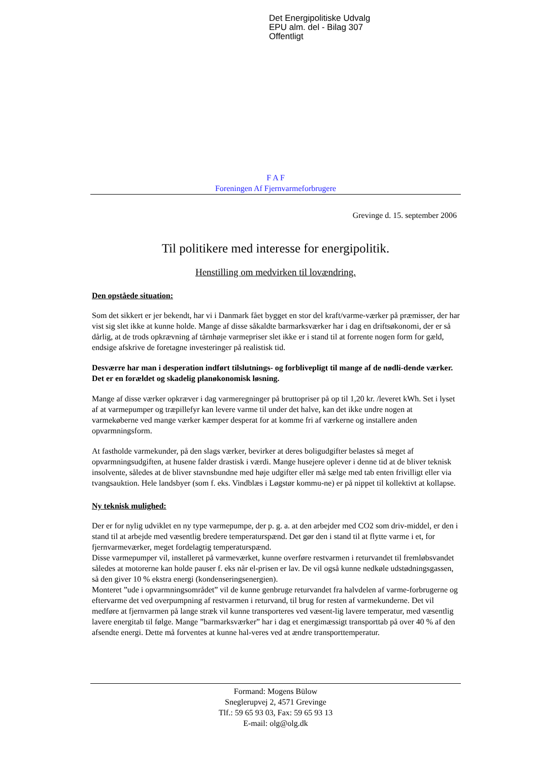Det Energipolitiske Udvalg
EPU alm. del - Bilag 307
Offentligt
F A F
Foreningen Af Fjernvarmeforbrugere
Grevinge d. 15. september 2006
Til politikere med interesse for energipolitik.
Henstilling om medvirken til lovændring.
Den opståede situation:
Som det sikkert er jer bekendt, har vi i Danmark fået bygget en stor del kraft/varme-værker på præmisser, der har vist sig slet ikke at kunne holde. Mange af disse såkaldte barmarksværker har i dag en driftsøkonomi, der er så dårlig, at de trods opkrævning af tårnhøje varmepriser slet ikke er i stand til at forrente nogen form for gæld, endsige afskrive de foretagne investeringer på realistisk tid.
Desværre har man i desperation indført tilslutnings- og forblivepligt til mange af de nødli-dende værker. Det er en forældet og skadelig planøkonomisk løsning.
Mange af disse værker opkræver i dag varmeregninger på bruttopriser på op til 1,20 kr. /leveret kWh. Set i lyset af at varmepumper og træpillefyr kan levere varme til under det halve, kan det ikke undre nogen at varmekøberne ved mange værker kæmper desperat for at komme fri af værkerne og installere anden opvarmningsform.
At fastholde varmekunder, på den slags værker, bevirker at deres boligudgifter belastes så meget af opvarmningsudgiften, at husene falder drastisk i værdi. Mange husejere oplever i denne tid at de bliver teknisk insolvente, således at de bliver stavnsbundne med høje udgifter eller må sælge med tab enten frivilligt eller via tvangsauktion. Hele landsbyer (som f. eks. Vindblæs i Løgstør kommu-ne) er på nippet til kollektivt at kollapse.
Ny teknisk mulighed:
Der er for nylig udviklet en ny type varmepumpe, der p. g. a. at den arbejder med CO2 som driv-middel, er den i stand til at arbejde med væsentlig bredere temperaturspænd. Det gør den i stand til at flytte varme i et, for fjernvarmeværker, meget fordelagtig temperaturspænd.
Disse varmepumper vil, installeret på varmeværket, kunne overføre restvarmen i returvandet til fremløbsvandet således at motorerne kan holde pauser f. eks når el-prisen er lav. De vil også kunne nedkøle udstødningsgassen, så den giver 10 % ekstra energi (kondenseringsenergien).
Monteret ”ude i opvarmningsområdet” vil de kunne genbruge returvandet fra halvdelen af varme-forbrugerne og eftervarme det ved overpumpning af restvarmen i returvand, til brug for resten af varmekunderne. Det vil medføre at fjernvarmen på lange stræk vil kunne transporteres ved væsent-lig lavere temperatur, med væsentlig lavere energitab til følge. Mange ”barmarksværker” har i dag et energimæssigt transporttab på over 40 % af den afsendte energi. Dette må forventes at kunne hal-veres ved at ændre transporttemperatur.
Formand: Mogens Bülow
Sneglerupvej 2, 4571 Grevinge
Tlf.: 59 65 93 03, Fax: 59 65 93 13
E-mail: olg@olg.dk